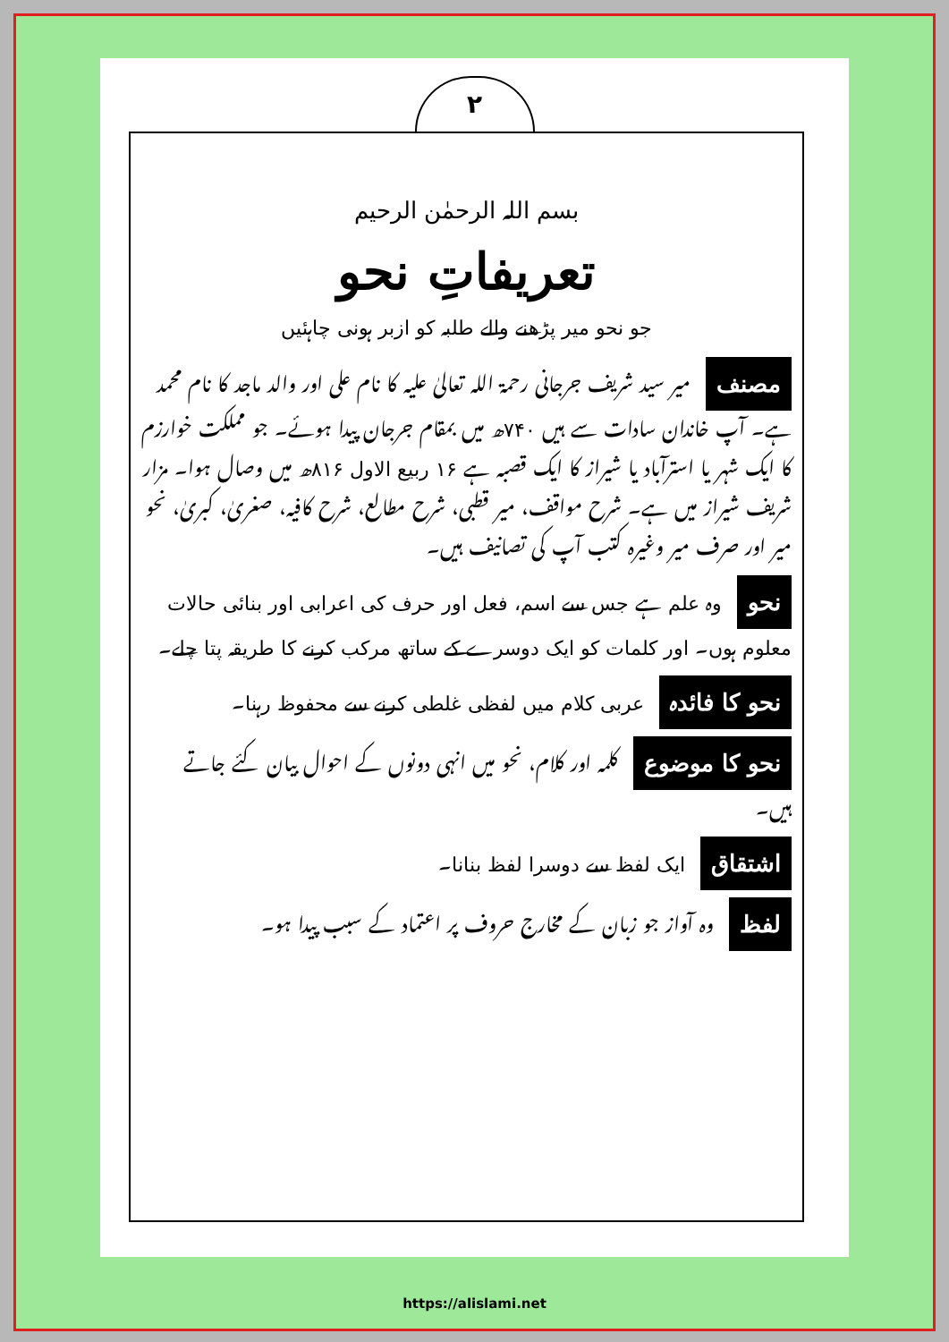۲
بسم اللہ الرحمٰن الرحیم
تعریفاتِ نحو
جو نحو میر پڑھنے والے طلبہ کو ازبر ہونی چاہئیں
مصنف میر سید شریف جرجانی رحمۃ اللہ تعالیٰ علیہ کا نام علی اور والد ماجد کا نام محمد ہے۔ آپ خاندان سادات سے ہیں ۷۴۰ھ میں بمقام جرجان پیدا ہوئے۔ جو مملکت خوارزم کا ایک شہر یا استرآباد یا شیراز کا ایک قصبہ ہے ۱۶ ربیع الاول ۸۱۶ھ میں وصال ہوا۔ مزار شریف شیراز میں ہے۔ شرح مواقف، میر قطبی، شرح مطالع، شرح کافیہ، صغریٰ، کبریٰ، نحو میر اور صرف میر وغیرہ کتب آپ کی تصانیف ہیں۔
نحو وہ علم ہے جس سے اسم، فعل اور حرف کی اعرابی اور بنائی حالات معلوم ہوں۔ اور کلمات کو ایک دوسرے کے ساتھ مرکب کرنے کا طریقہ پتا چلے۔
نحو کا فائدہ عربی کلام میں لفظی غلطی کرنے سے محفوظ رہنا۔
نحو کا موضوع کلمہ اور کلام، نحو میں انہی دونوں کے احوال بیان کئے جاتے ہیں۔
اشتقاق ایک لفظ سے دوسرا لفظ بنانا۔
لفظ وہ آواز جو زبان کے مخارج حروف پر اعتماد کے سبب پیدا ہو۔
https://alislami.net